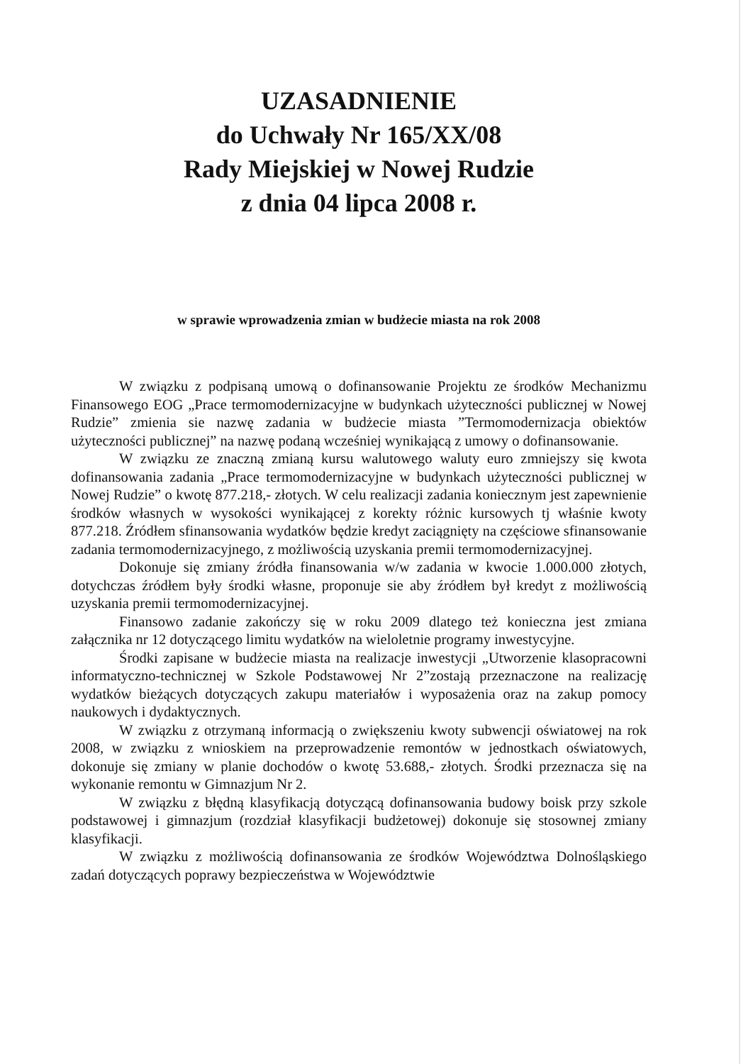UZASADNIENIE
do Uchwały Nr 165/XX/08
Rady Miejskiej w Nowej Rudzie
z dnia 04 lipca 2008 r.
w sprawie wprowadzenia zmian w budżecie miasta na rok 2008
W związku z podpisaną umową o dofinansowanie Projektu ze środków Mechanizmu Finansowego EOG „Prace termomodernizacyjne w budynkach użyteczności publicznej w Nowej Rudzie” zmienia sie nazwę zadania w budżecie miasta ”Termomodernizacja obiektów użyteczności publicznej” na nazwę podaną wcześniej wynikającą z umowy o dofinansowanie.
W związku ze znaczną zmianą kursu walutowego waluty euro zmniejszy się kwota dofinansowania zadania „Prace termomodernizacyjne w budynkach użyteczności publicznej w Nowej Rudzie” o kwotę 877.218,- złotych. W celu realizacji zadania koniecznym jest zapewnienie środków własnych w wysokości wynikającej z korekty różnic kursowych tj właśnie kwoty 877.218. Źródłem sfinansowania wydatków będzie kredyt zaciągnięty na częściowe sfinansowanie zadania termomodernizacyjnego, z możliwością uzyskania premii termomodernizacyjnej.
Dokonuje się zmiany źródła finansowania w/w zadania w kwocie 1.000.000 złotych, dotychczas źródłem były środki własne, proponuje sie aby źródłem był kredyt z możliwością uzyskania premii termomodernizacyjnej.
Finansowo zadanie zakończy się w roku 2009 dlatego też konieczna jest zmiana załącznika nr 12 dotyczącego limitu wydatków na wieloletnie programy inwestycyjne.
Środki zapisane w budżecie miasta na realizacje inwestycji „Utworzenie klasopracowni informatyczno-technicznej w Szkole Podstawowej Nr 2”zostają przeznaczone na realizację wydatków bieżących dotyczących zakupu materiałów i wyposażenia oraz na zakup pomocy naukowych i dydaktycznych.
W związku z otrzymaną informacją o zwiększeniu kwoty subwencji oświatowej na rok 2008, w związku z wnioskiem na przeprowadzenie remontów w jednostkach oświatowych, dokonuje się zmiany w planie dochodów o kwotę 53.688,- złotych. Środki przeznacza się na wykonanie remontu w Gimnazjum Nr 2.
W związku z błędną klasyfikacją dotyczącą dofinansowania budowy boisk przy szkole podstawowej i gimnazjum (rozdział klasyfikacji budżetowej) dokonuje się stosownej zmiany klasyfikacji.
W związku z możliwością dofinansowania ze środków Województwa Dolnośląskiego zadań dotyczących poprawy bezpieczeństwa w Województwie